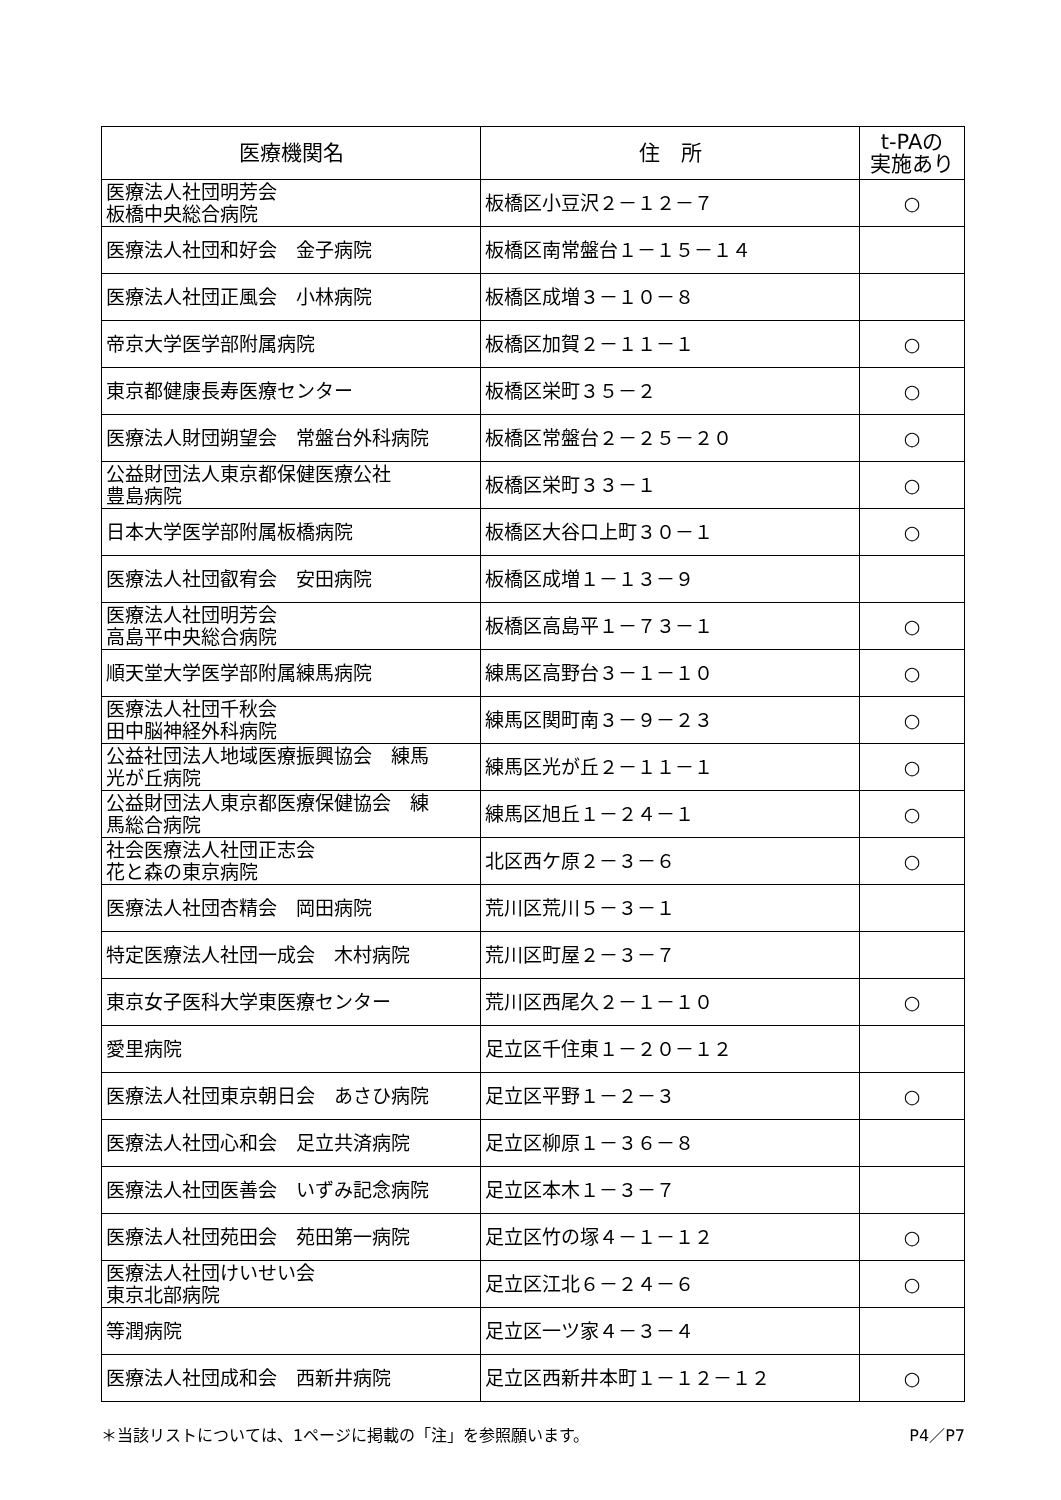| 医療機関名 | 住 所 | t-PAの 実施あり |
| --- | --- | --- |
| 医療法人社団明芳会 板橋中央総合病院 | 板橋区小豆沢２－１２－７ | ○ |
| 医療法人社団和好会 金子病院 | 板橋区南常盤台１－１５－１４ | |
| 医療法人社団正風会 小林病院 | 板橋区成増３－１０－８ | |
| 帝京大学医学部附属病院 | 板橋区加賀２－１１－１ | ○ |
| 東京都健康長寿医療センター | 板橋区栄町３５－２ | ○ |
| 医療法人財団朔望会 常盤台外科病院 | 板橋区常盤台２－２５－２０ | ○ |
| 公益財団法人東京都保健医療公社 豊島病院 | 板橋区栄町３３－１ | ○ |
| 日本大学医学部附属板橋病院 | 板橋区大谷口上町３０－１ | ○ |
| 医療法人社団叡宥会 安田病院 | 板橋区成増１－１３－９ | |
| 医療法人社団明芳会 高島平中央総合病院 | 板橋区高島平１－７３－１ | ○ |
| 順天堂大学医学部附属練馬病院 | 練馬区高野台３－１－１０ | ○ |
| 医療法人社団千秋会 田中脳神経外科病院 | 練馬区関町南３－９－２３ | ○ |
| 公益社団法人地域医療振興協会 練馬 光が丘病院 | 練馬区光が丘２－１１－１ | ○ |
| 公益財団法人東京都医療保健協会 練 馬総合病院 | 練馬区旭丘１－２４－１ | ○ |
| 社会医療法人社団正志会 花と森の東京病院 | 北区西ケ原２－３－６ | ○ |
| 医療法人社団杏精会 岡田病院 | 荒川区荒川５－３－１ | |
| 特定医療法人社団一成会 木村病院 | 荒川区町屋２－３－７ | |
| 東京女子医科大学東医療センター | 荒川区西尾久２－１－１０ | ○ |
| 愛里病院 | 足立区千住東１－２０－１２ | |
| 医療法人社団東京朝日会 あさひ病院 | 足立区平野１－２－３ | ○ |
| 医療法人社団心和会 足立共済病院 | 足立区柳原１－３６－８ | |
| 医療法人社団医善会 いずみ記念病院 | 足立区本木１－３－７ | |
| 医療法人社団苑田会 苑田第一病院 | 足立区竹の塚４－１－１２ | ○ |
| 医療法人社団けいせい会 東京北部病院 | 足立区江北６－２４－６ | ○ |
| 等潤病院 | 足立区一ツ家４－３－４ | |
| 医療法人社団成和会 西新井病院 | 足立区西新井本町１－１２－１２ | ○ |
＊当該リストについては、1ページに掲載の「注」を参照願います。 P4／P7